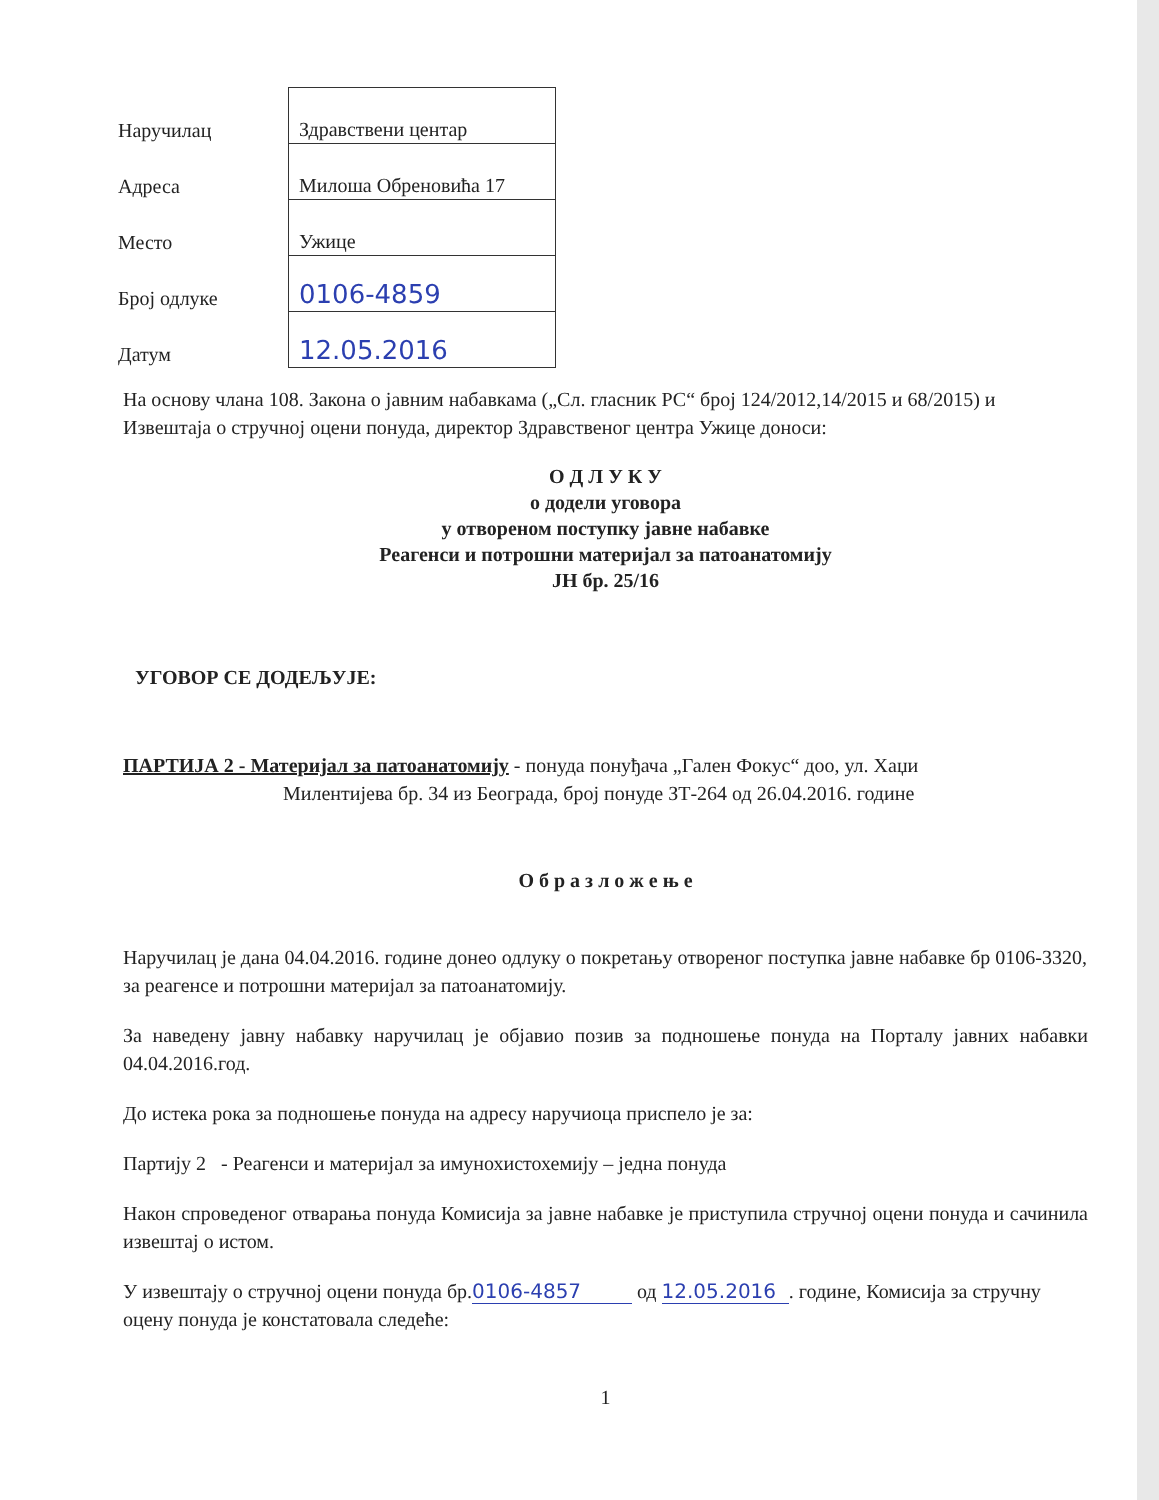| Наручилац | Здравствени центар |
| Адреса | Милоша Обреновића 17 |
| Место | Ужице |
| Број одлуке | 0106-4859 |
| Датум | 12.05.2016 |
На основу члана 108. Закона о јавним набавкама („Сл. гласник РС“ број 124/2012,14/2015 и 68/2015) и Извештаја о стручној оцени понуда, директор Здравственог центра Ужице доноси:
О Д Л У К У
о додели уговора
у отвореном поступку јавне набавке
Реагенси и потрошни материјал за патоанатомију
ЈН бр. 25/16
УГОВОР СЕ ДОДЕЉУЈЕ:
ПАРТИЈА 2 - Материјал за патоанатомију - понуда понуђача „Гален Фокус“ доо, ул. Хаџи
Милентијева бр. 34 из Београда, број понуде ЗТ-264 од 26.04.2016. године
О б р а з л о ж е њ е
Наручилац је дана 04.04.2016. године донео одлуку о покретању отвореног поступка јавне набавке бр 0106-3320, за реагенсе и потрошни материјал за патоанатомију.
За наведену јавну набавку наручилац је објавио позив за подношење понуда на Порталу јавних набавки 04.04.2016.год.
До истека рока за подношење понуда на адресу наручиоца приспело је за:
Партију 2 - Реагенси и материјал за имунохистохемију – једна понуда
Након спроведеног отварања понуда Комисија за јавне набавке је приступила стручној оцени понуда и сачинила извештај о истом.
У извештају о стручној оцени понуда бр.0106-4857 од 12.05.2016 . године, Комисија за стручну оцену понуда је констатовала следеће:
1